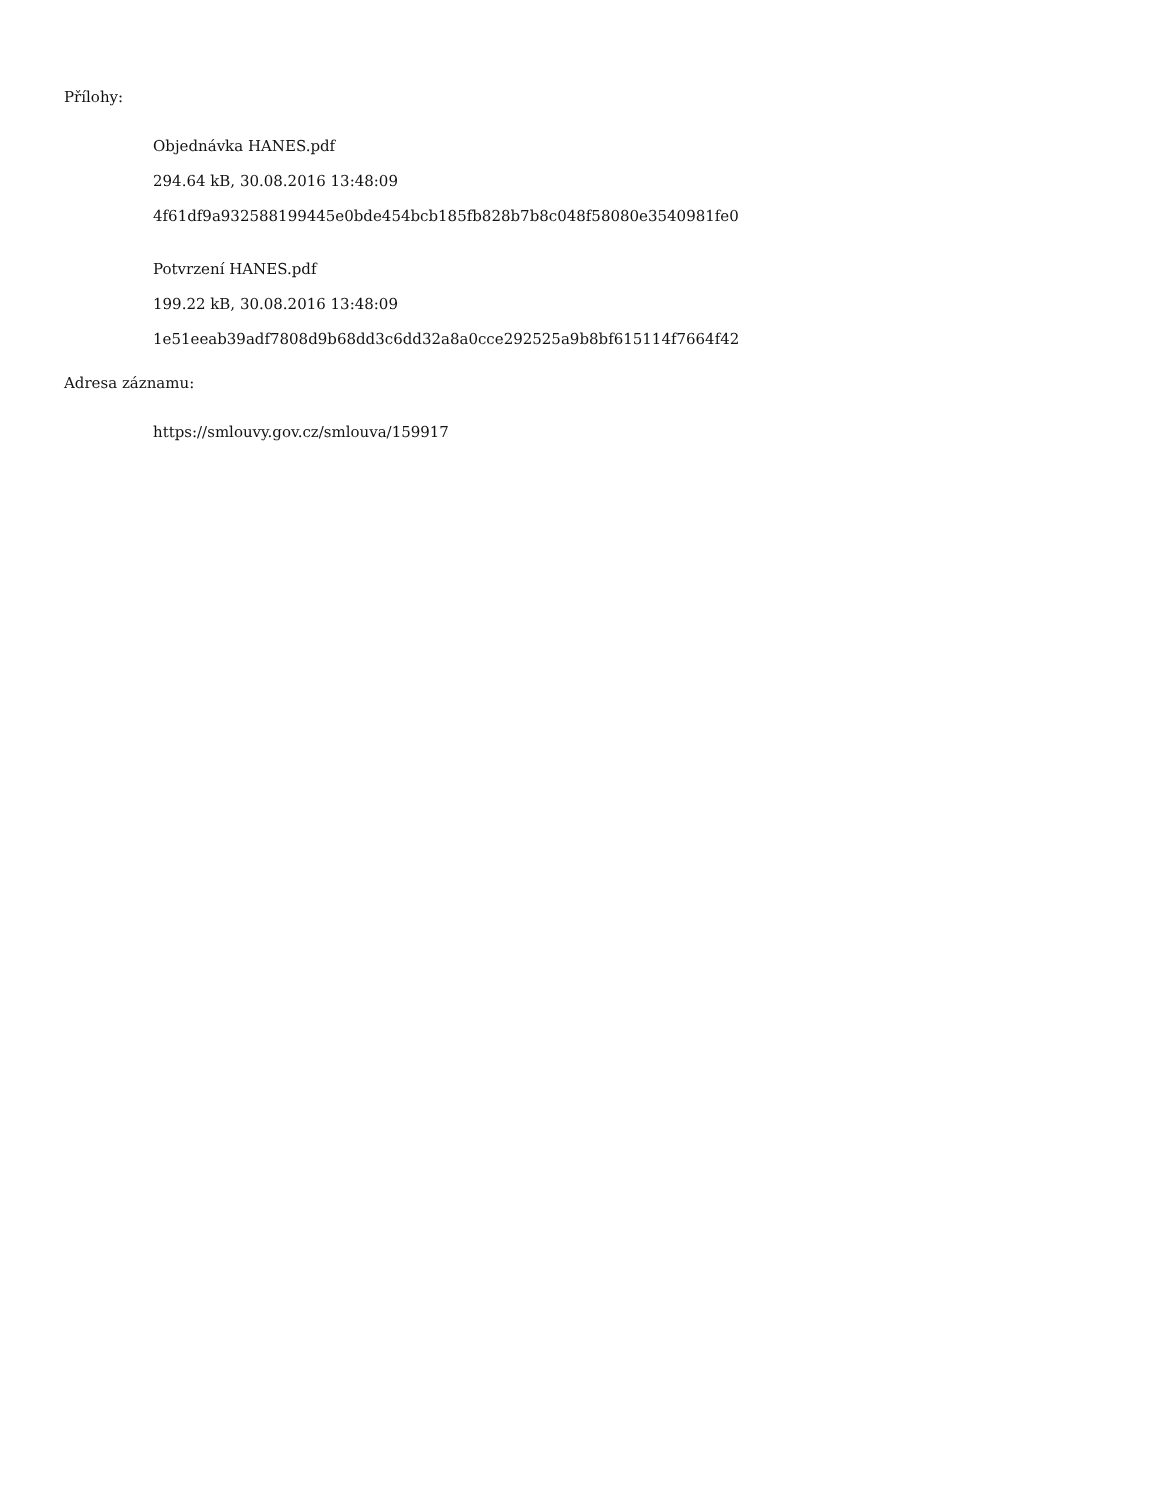Přílohy:
Objednávka HANES.pdf
294.64 kB, 30.08.2016 13:48:09
4f61df9a932588199445e0bde454bcb185fb828b7b8c048f58080e3540981fe0
Potvrzení HANES.pdf
199.22 kB, 30.08.2016 13:48:09
1e51eeab39adf7808d9b68dd3c6dd32a8a0cce292525a9b8bf615114f7664f42
Adresa záznamu:
https://smlouvy.gov.cz/smlouva/159917